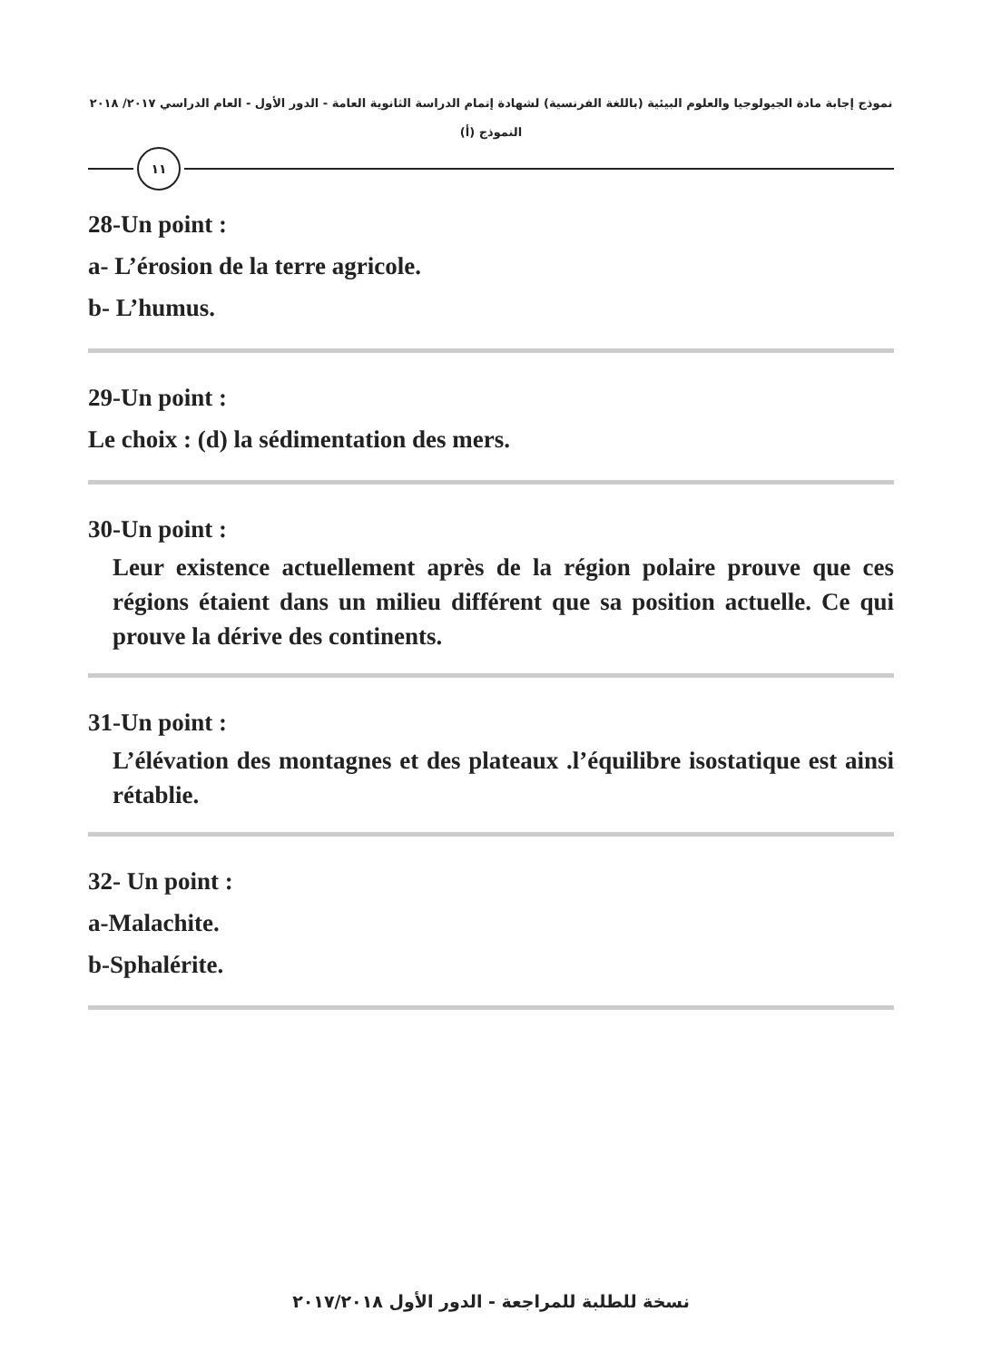نموذج إجابة مادة الجيولوجيا والعلوم البيئية (باللغة الفرنسية) لشهادة إتمام الدراسة الثانوية العامة - الدور الأول - العام الدراسي ٢٠١٧/ ٢٠١٨
النموذج (أ)
١١
28-Un point :
a- L’érosion de la terre agricole.
b- L’humus.
29-Un point :
Le choix : (d) la sédimentation des mers.
30-Un point :
Leur existence actuellement après de la région polaire prouve que ces régions étaient dans un milieu différent que sa position actuelle. Ce qui prouve la dérive des continents.
31-Un point :
L’élévation des montagnes et des plateaux .l’équilibre isostatique est ainsi rétablie.
32- Un point :
a-Malachite.
b-Sphalérite.
نسخة للطلبة للمراجعة - الدور الأول ٢٠١٧/٢٠١٨